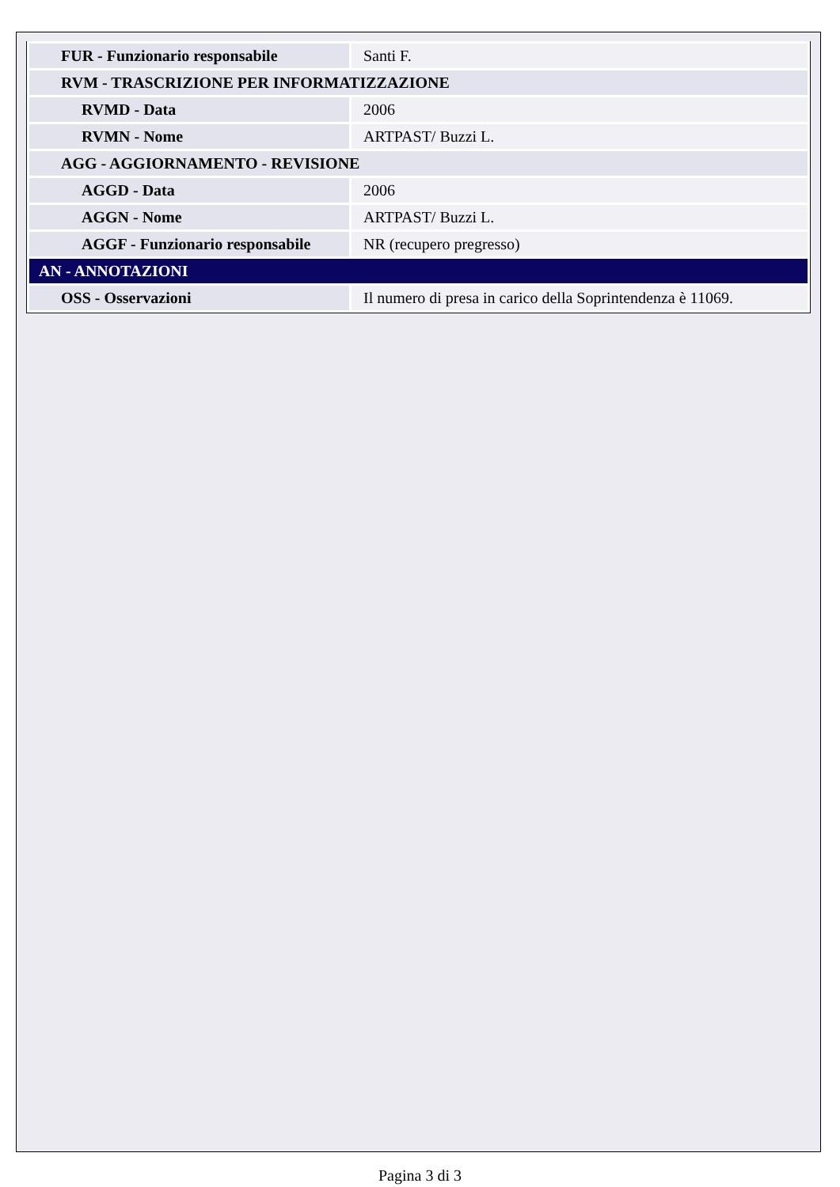| FUR - Funzionario responsabile | Santi F. |
| RVM - TRASCRIZIONE PER INFORMATIZZAZIONE | |
| RVMD - Data | 2006 |
| RVMN - Nome | ARTPAST/ Buzzi L. |
| AGG - AGGIORNAMENTO - REVISIONE | |
| AGGD - Data | 2006 |
| AGGN - Nome | ARTPAST/ Buzzi L. |
| AGGF - Funzionario responsabile | NR (recupero pregresso) |
| AN - ANNOTAZIONI | |
| OSS - Osservazioni | Il numero di presa in carico della Soprintendenza è 11069. |
Pagina 3 di 3